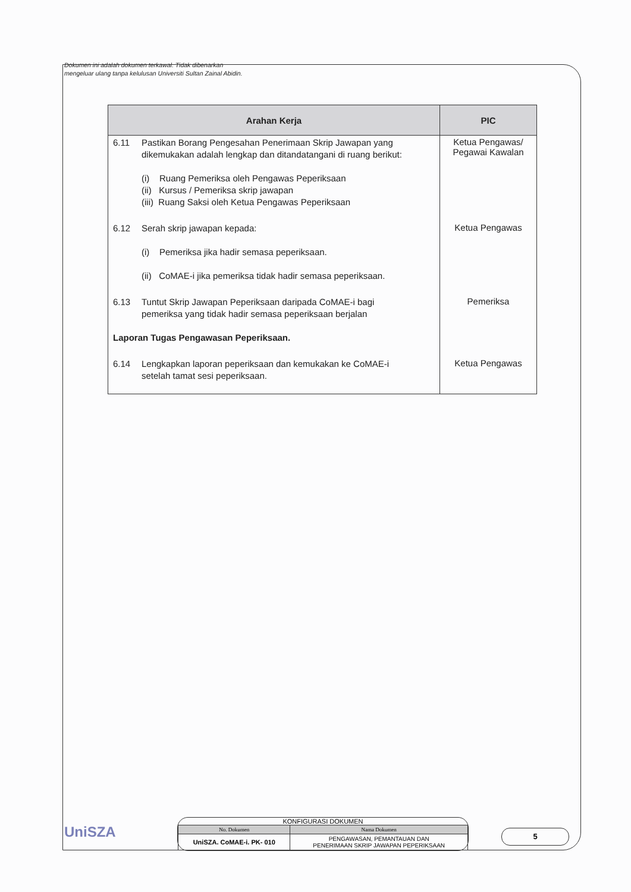Dokumen ini adalah dokumen terkawal. Tidak dibenarkan
mengeluar ulang tanpa kelulusan Universiti Sultan Zainal Abidin.
| Arahan Kerja | PIC |
| --- | --- |
| 6.11 Pastikan Borang Pengesahan Penerimaan Skrip Jawapan yang dikemukakan adalah lengkap dan ditandatangani di ruang berikut: (i) Ruang Pemeriksa oleh Pengawas Peperiksaan (ii) Kursus / Pemeriksa skrip jawapan (iii) Ruang Saksi oleh Ketua Pengawas Peperiksaan | Ketua Pengawas/ Pegawai Kawalan |
| 6.12 Serah skrip jawapan kepada: (i) Pemeriksa jika hadir semasa peperiksaan. (ii) CoMAE-i jika pemeriksa tidak hadir semasa peperiksaan. | Ketua Pengawas |
| 6.13 Tuntut Skrip Jawapan Peperiksaan daripada CoMAE-i bagi pemeriksa yang tidak hadir semasa peperiksaan berjalan Laporan Tugas Pengawasan Peperiksaan. | Pemeriksa |
| 6.14 Lengkapkan laporan peperiksaan dan kemukakan ke CoMAE-i setelah tamat sesi peperiksaan. | Ketua Pengawas |
UniSZA
KONFIGURASI DOKUMEN
| No. Dokumen | Nama Dokumen |
| UniSZA. CoMAE-i. PK- 010 | PENGAWASAN, PEMANTAUAN DAN PENERIMAAN SKRIP JAWAPAN PEPERIKSAAN |
5